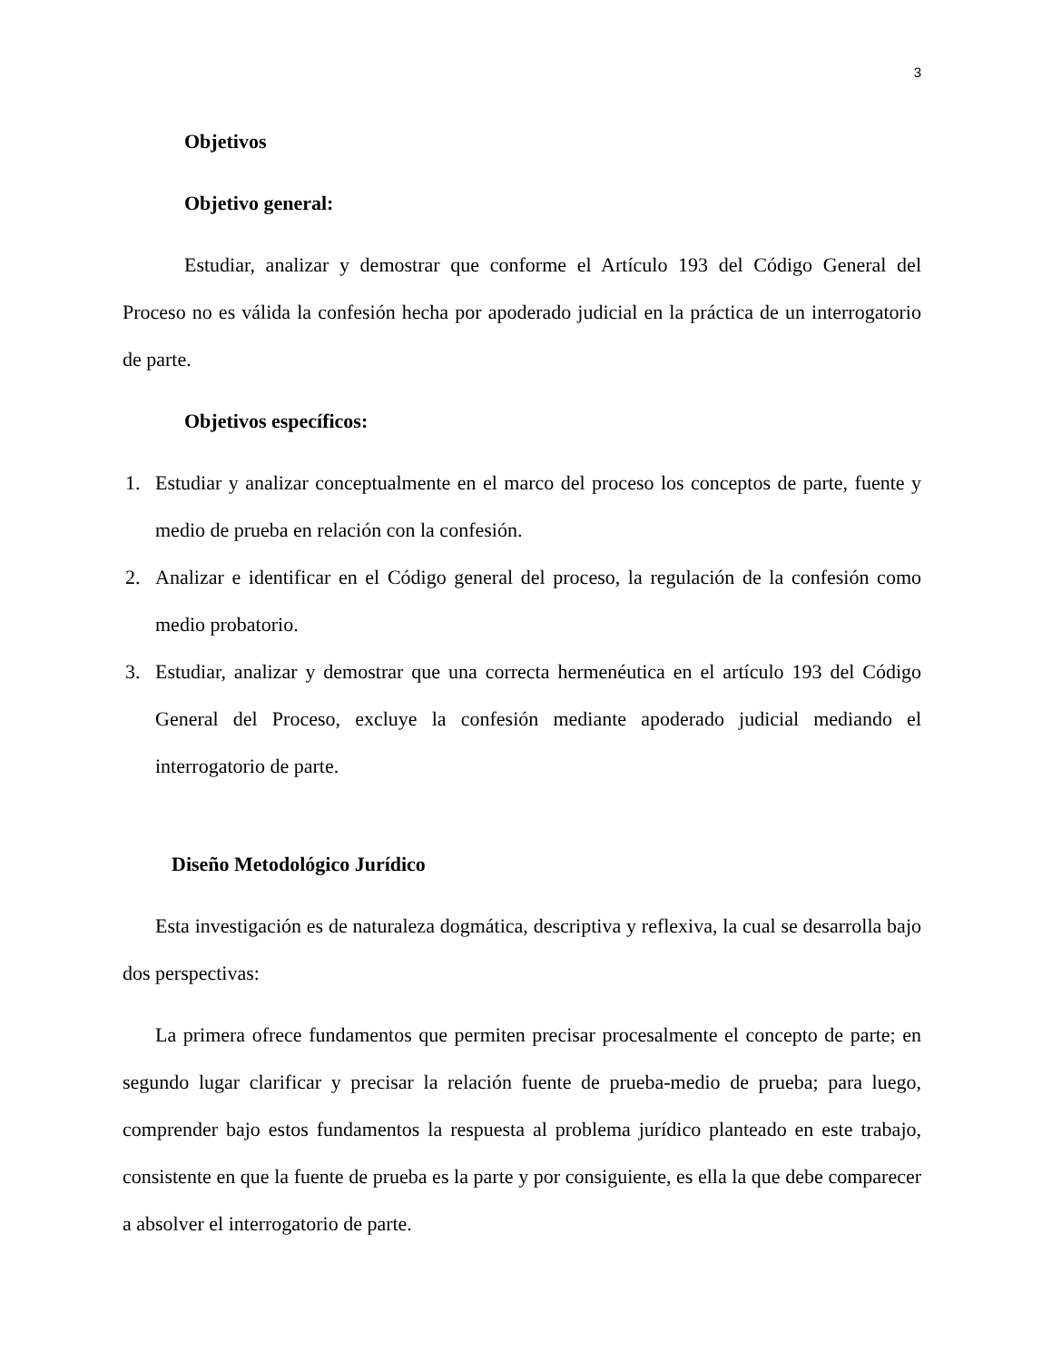3
Objetivos
Objetivo general:
Estudiar, analizar y demostrar que conforme el Artículo 193 del Código General del Proceso no es válida la confesión hecha por apoderado judicial en la práctica de un interrogatorio de parte.
Objetivos específicos:
1. Estudiar y analizar conceptualmente en el marco del proceso los conceptos de parte, fuente y medio de prueba en relación con la confesión.
2. Analizar e identificar en el Código general del proceso, la regulación de la confesión como medio probatorio.
3. Estudiar, analizar y demostrar que una correcta hermenéutica en el artículo 193 del Código General del Proceso, excluye la confesión mediante apoderado judicial mediando el interrogatorio de parte.
Diseño Metodológico Jurídico
Esta investigación es de naturaleza dogmática, descriptiva y reflexiva, la cual se desarrolla bajo dos perspectivas:
La primera ofrece fundamentos que permiten precisar procesalmente el concepto de parte; en segundo lugar clarificar y precisar la relación fuente de prueba-medio de prueba; para luego, comprender bajo estos fundamentos la respuesta al problema jurídico planteado en este trabajo, consistente en que la fuente de prueba es la parte y por consiguiente, es ella la que debe comparecer a absolver el interrogatorio de parte.